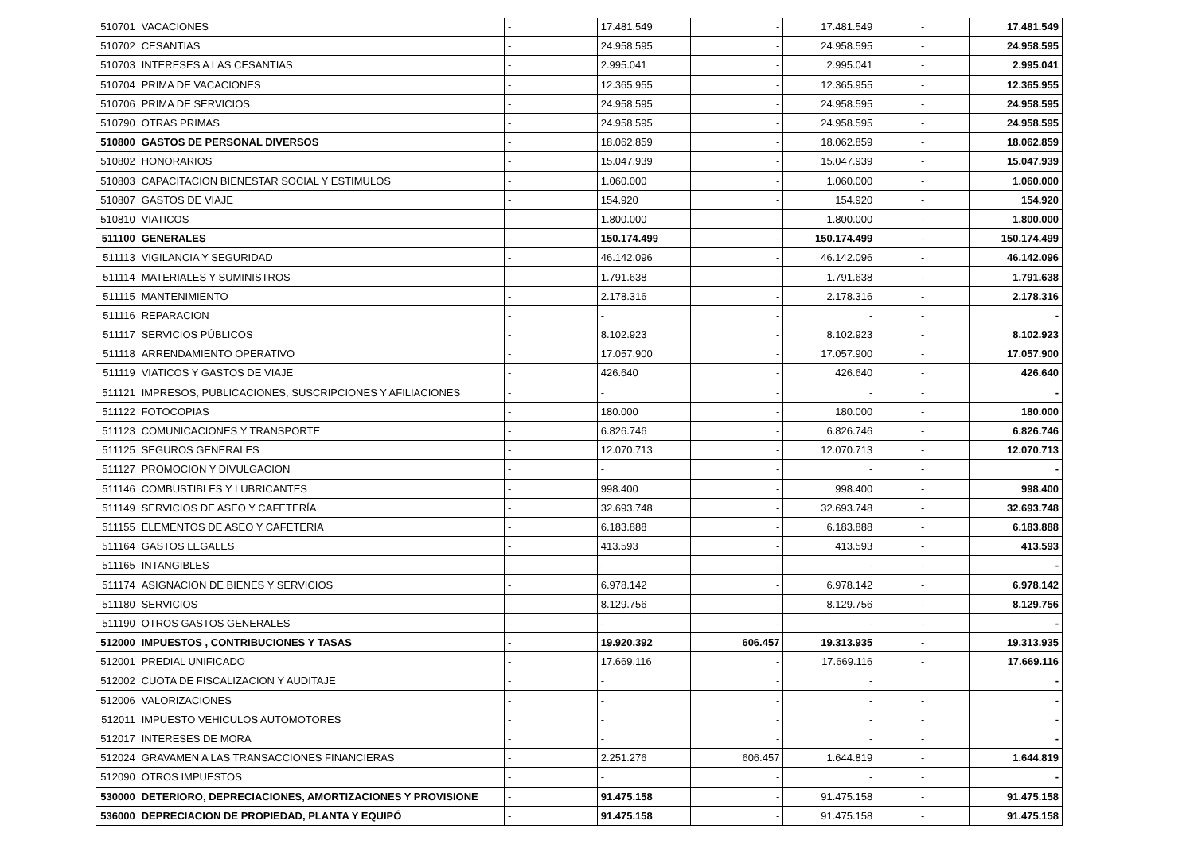| 510701 | VACACIONES | - | 17.481.549 | - | 17.481.549 | - | 17.481.549 |
| 510702 | CESANTIAS | - | 24.958.595 | - | 24.958.595 | - | 24.958.595 |
| 510703 | INTERESES A LAS CESANTIAS | - | 2.995.041 | - | 2.995.041 | - | 2.995.041 |
| 510704 | PRIMA DE VACACIONES | - | 12.365.955 | - | 12.365.955 | - | 12.365.955 |
| 510706 | PRIMA DE SERVICIOS | - | 24.958.595 | - | 24.958.595 | - | 24.958.595 |
| 510790 | OTRAS PRIMAS | - | 24.958.595 | - | 24.958.595 | - | 24.958.595 |
| 510800 | GASTOS DE PERSONAL DIVERSOS | - | 18.062.859 | - | 18.062.859 | - | 18.062.859 |
| 510802 | HONORARIOS | - | 15.047.939 | - | 15.047.939 | - | 15.047.939 |
| 510803 | CAPACITACION BIENESTAR SOCIAL Y ESTIMULOS | - | 1.060.000 | - | 1.060.000 | - | 1.060.000 |
| 510807 | GASTOS DE VIAJE | - | 154.920 | - | 154.920 | - | 154.920 |
| 510810 | VIATICOS | - | 1.800.000 | - | 1.800.000 | - | 1.800.000 |
| 511100 | GENERALES | - | 150.174.499 | - | 150.174.499 | - | 150.174.499 |
| 511113 | VIGILANCIA Y SEGURIDAD | - | 46.142.096 | - | 46.142.096 | - | 46.142.096 |
| 511114 | MATERIALES Y SUMINISTROS | - | 1.791.638 | - | 1.791.638 | - | 1.791.638 |
| 511115 | MANTENIMIENTO | - | 2.178.316 | - | 2.178.316 | - | 2.178.316 |
| 511116 | REPARACION | - | - | - | - | - | - |
| 511117 | SERVICIOS PÚBLICOS | - | 8.102.923 | - | 8.102.923 | - | 8.102.923 |
| 511118 | ARRENDAMIENTO OPERATIVO | - | 17.057.900 | - | 17.057.900 | - | 17.057.900 |
| 511119 | VIATICOS Y GASTOS DE VIAJE | - | 426.640 | - | 426.640 | - | 426.640 |
| 511121 | IMPRESOS, PUBLICACIONES, SUSCRIPCIONES Y AFILIACIONES | - | - | - | - | - | - |
| 511122 | FOTOCOPIAS | - | 180.000 | - | 180.000 | - | 180.000 |
| 511123 | COMUNICACIONES Y TRANSPORTE | - | 6.826.746 | - | 6.826.746 | - | 6.826.746 |
| 511125 | SEGUROS GENERALES | - | 12.070.713 | - | 12.070.713 | - | 12.070.713 |
| 511127 | PROMOCION Y DIVULGACION | - | - | - | - | - | - |
| 511146 | COMBUSTIBLES Y LUBRICANTES | - | 998.400 | - | 998.400 | - | 998.400 |
| 511149 | SERVICIOS DE ASEO Y CAFETERÍA | - | 32.693.748 | - | 32.693.748 | - | 32.693.748 |
| 511155 | ELEMENTOS DE ASEO Y CAFETERIA | - | 6.183.888 | - | 6.183.888 | - | 6.183.888 |
| 511164 | GASTOS LEGALES | - | 413.593 | - | 413.593 | - | 413.593 |
| 511165 | INTANGIBLES | - | - | - | - | - | - |
| 511174 | ASIGNACION DE BIENES Y SERVICIOS | - | 6.978.142 | - | 6.978.142 | - | 6.978.142 |
| 511180 | SERVICIOS | - | 8.129.756 | - | 8.129.756 | - | 8.129.756 |
| 511190 | OTROS GASTOS GENERALES | - | - | - | - | - | - |
| 512000 | IMPUESTOS , CONTRIBUCIONES Y TASAS | - | 19.920.392 | 606.457 | 19.313.935 | - | 19.313.935 |
| 512001 | PREDIAL UNIFICADO | - | 17.669.116 | - | 17.669.116 | - | 17.669.116 |
| 512002 | CUOTA DE FISCALIZACION Y AUDITAJE | - | - | - | - | | - |
| 512006 | VALORIZACIONES | - | - | - | - | - | - |
| 512011 | IMPUESTO VEHICULOS AUTOMOTORES | - | - | - | - | - | - |
| 512017 | INTERESES DE MORA | - | - | - | - | - | - |
| 512024 | GRAVAMEN A LAS TRANSACCIONES FINANCIERAS | - | 2.251.276 | 606.457 | 1.644.819 | - | 1.644.819 |
| 512090 | OTROS IMPUESTOS | - | - | - | - | - | - |
| 530000 | DETERIORO, DEPRECIACIONES, AMORTIZACIONES Y PROVISIONE | - | 91.475.158 | - | 91.475.158 | - | 91.475.158 |
| 536000 | DEPRECIACION DE PROPIEDAD, PLANTA Y EQUIPÓ | - | 91.475.158 | - | 91.475.158 | - | 91.475.158 |